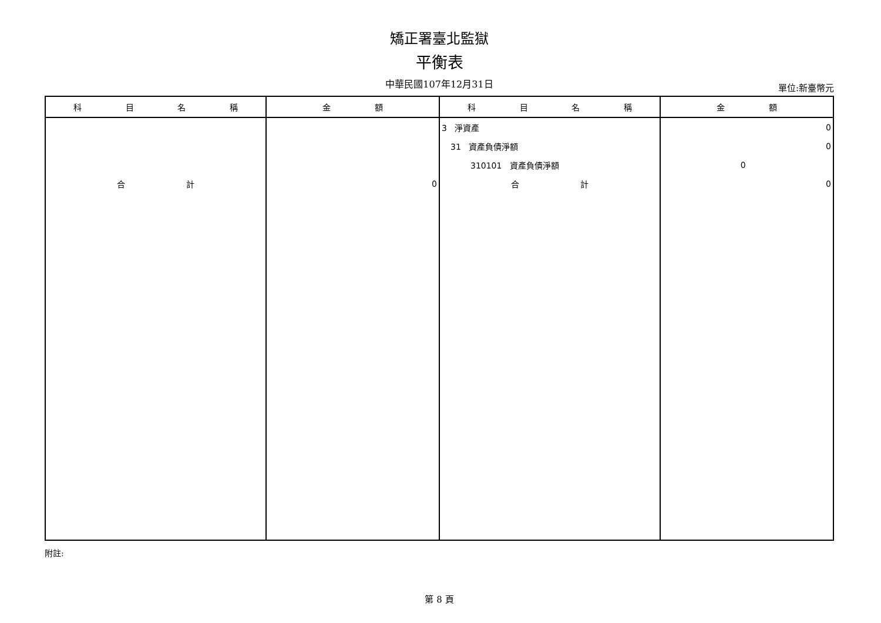矯正署臺北監獄
平衡表
中華民國107年12月31日
單位:新臺幣元
| 科 目 名 稱 | 金 額 | 科 目 名 稱 | 金 額 |
| --- | --- | --- | --- |
| | | 3 淨資產 | 0 |
| | | 31 資產負債淨額 | 0 |
| | | 310101 資產負債淨額 | 0 |
| 合 計 | 0 | 合 計 | 0 |
附註:
第 8 頁